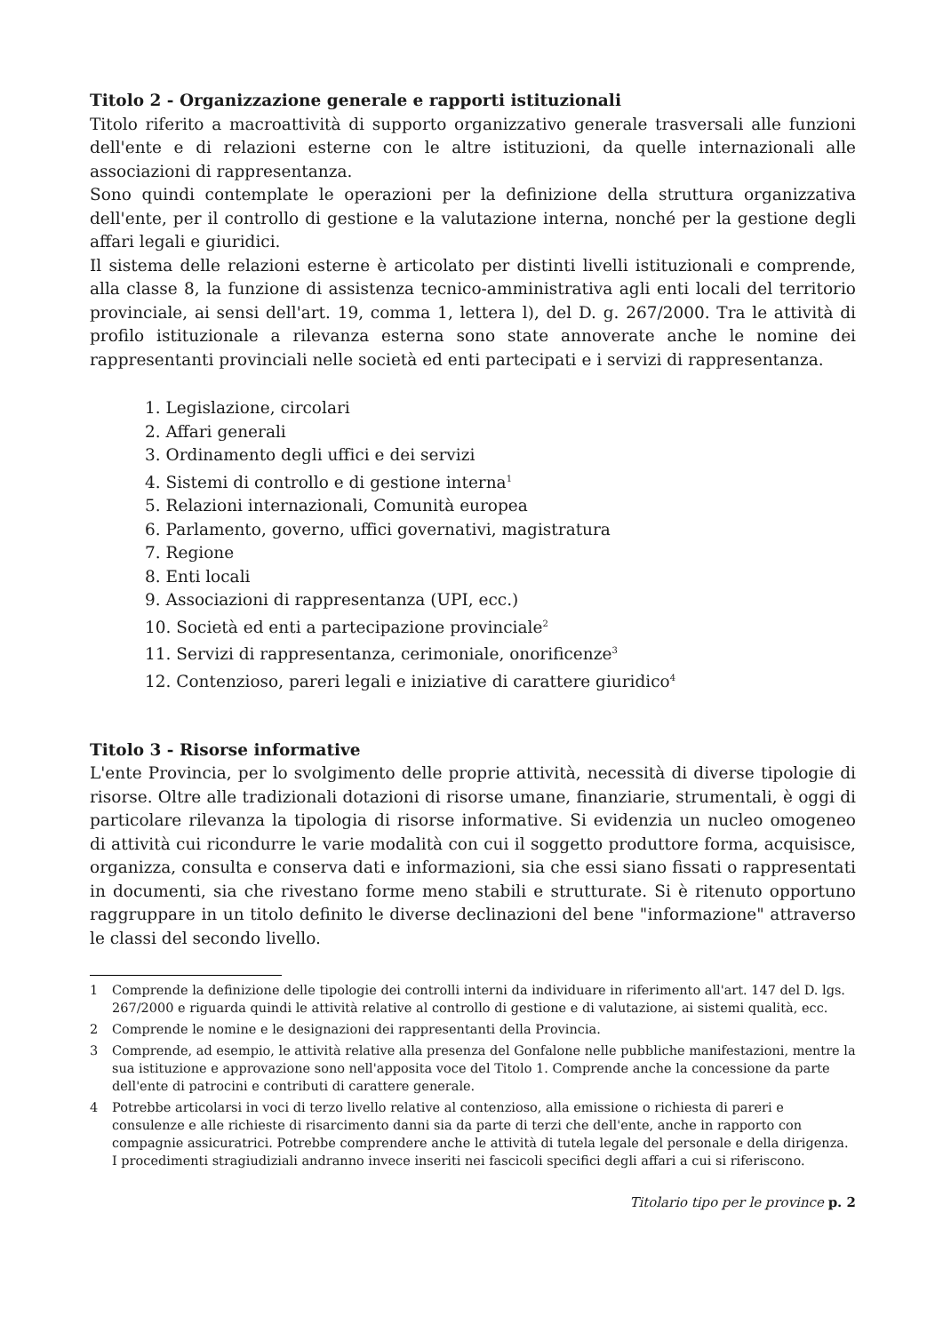Titolo 2 - Organizzazione generale e rapporti istituzionali
Titolo riferito a macroattività di supporto organizzativo generale trasversali alle funzioni dell'ente e di relazioni esterne con le altre istituzioni, da quelle internazionali alle associazioni di rappresentanza.
Sono quindi contemplate le operazioni per la definizione della struttura organizzativa dell'ente, per il controllo di gestione e la valutazione interna, nonché per la gestione degli affari legali e giuridici.
Il sistema delle relazioni esterne è articolato per distinti livelli istituzionali e comprende, alla classe 8, la funzione di assistenza tecnico-amministrativa agli enti locali del territorio provinciale, ai sensi dell'art. 19, comma 1, lettera l), del D. g. 267/2000. Tra le attività di profilo istituzionale a rilevanza esterna sono state annoverate anche le nomine dei rappresentanti provinciali nelle società ed enti partecipati e i servizi di rappresentanza.
1. Legislazione, circolari
2. Affari generali
3. Ordinamento degli uffici e dei servizi
4. Sistemi di controllo e di gestione interna<sup>1</sup>
5. Relazioni internazionali, Comunità europea
6. Parlamento, governo, uffici governativi, magistratura
7. Regione
8. Enti locali
9. Associazioni di rappresentanza (UPI, ecc.)
10. Società ed enti a partecipazione provinciale<sup>2</sup>
11. Servizi di rappresentanza, cerimoniale, onorificenze<sup>3</sup>
12. Contenzioso, pareri legali e iniziative di carattere giuridico<sup>4</sup>
Titolo 3 - Risorse informative
L'ente Provincia, per lo svolgimento delle proprie attività, necessità di diverse tipologie di risorse. Oltre alle tradizionali dotazioni di risorse umane, finanziarie, strumentali, è oggi di particolare rilevanza la tipologia di risorse informative. Si evidenzia un nucleo omogeneo di attività cui ricondurre le varie modalità con cui il soggetto produttore forma, acquisisce, organizza, consulta e conserva dati e informazioni, sia che essi siano fissati o rappresentati in documenti, sia che rivestano forme meno stabili e strutturate. Si è ritenuto opportuno raggruppare in un titolo definito le diverse declinazioni del bene "informazione" attraverso le classi del secondo livello.
1 Comprende la definizione delle tipologie dei controlli interni da individuare in riferimento all'art. 147 del D. lgs. 267/2000 e riguarda quindi le attività relative al controllo di gestione e di valutazione, ai sistemi qualità, ecc.
2 Comprende le nomine e le designazioni dei rappresentanti della Provincia.
3 Comprende, ad esempio, le attività relative alla presenza del Gonfalone nelle pubbliche manifestazioni, mentre la sua istituzione e approvazione sono nell'apposita voce del Titolo 1. Comprende anche la concessione da parte dell'ente di patrocini e contributi di carattere generale.
4 Potrebbe articolarsi in voci di terzo livello relative al contenzioso, alla emissione o richiesta di pareri e consulenze e alle richieste di risarcimento danni sia da parte di terzi che dell'ente, anche in rapporto con compagnie assicuratrici. Potrebbe comprendere anche le attività di tutela legale del personale e della dirigenza. I procedimenti stragiudiziali andranno invece inseriti nei fascicoli specifici degli affari a cui si riferiscono.
Titolario tipo per le province p. 2